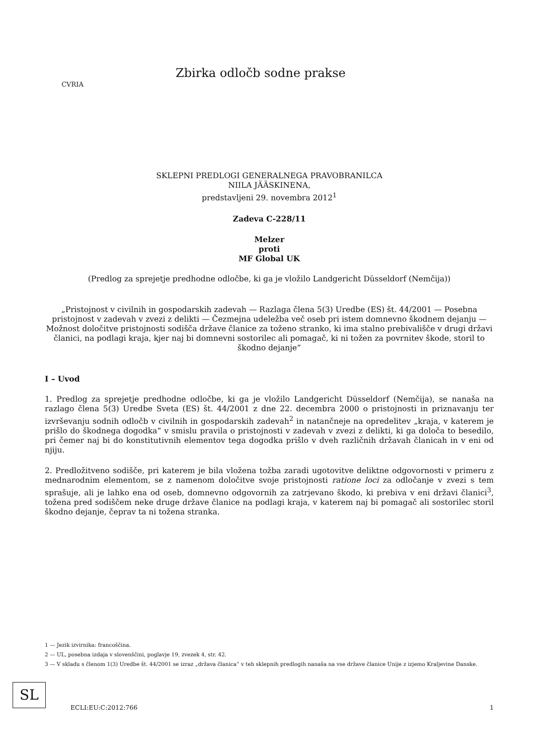CVRIA
Zbirka odločb sodne prakse
SKLEPNI PREDLOGI GENERALNEGA PRAVOBRANILCA
NIILA JÄÄSKINENA,
predstavljeni 29. novembra 2012<sup>1</sup>
Zadeva C-228/11
Melzer
proti
MF Global UK
(Predlog za sprejetje predhodne odločbe, ki ga je vložilo Landgericht Düsseldorf (Nemčija))
„Pristojnost v civilnih in gospodarskih zadevah — Razlaga člena 5(3) Uredbe (ES) št. 44/2001 — Posebna pristojnost v zadevah v zvezi z delikti — Čezmejna udeležba več oseb pri istem domnevno škodnem dejanju — Možnost določitve pristojnosti sodišča države članice za toženo stranko, ki ima stalno prebivališče v drugi državi članici, na podlagi kraja, kjer naj bi domnevni sostorilec ali pomagač, ki ni tožen za povrnitev škode, storil to škodno dejanje“
I – Uvod
1. Predlog za sprejetje predhodne odločbe, ki ga je vložilo Landgericht Düsseldorf (Nemčija), se nanaša na razlago člena 5(3) Uredbe Sveta (ES) št. 44/2001 z dne 22. decembra 2000 o pristojnosti in priznavanju ter izvrševanju sodnih odločb v civilnih in gospodarskih zadevah<sup>2</sup> in natančneje na opredelitev „kraja, v katerem je prišlo do škodnega dogodka“ v smislu pravila o pristojnosti v zadevah v zvezi z delikti, ki ga določa to besedilo, pri čemer naj bi do konstitutivnih elementov tega dogodka prišlo v dveh različnih državah članicah in v eni od njiju.
2. Predložitveno sodišče, pri katerem je bila vložena tožba zaradi ugotovitve deliktne odgovornosti v primeru z mednarodnim elementom, se z namenom določitve svoje pristojnosti ratione loci za odločanje v zvezi s tem sprašuje, ali je lahko ena od oseb, domnevno odgovornih za zatrjevano škodo, ki prebiva v eni državi članici<sup>3</sup>, tožena pred sodiščem neke druge države članice na podlagi kraja, v katerem naj bi pomagač ali sostorilec storil škodno dejanje, čeprav ta ni tožena stranka.
1 — Jezik izvirnika: francoščina.
2 — UL, posebna izdaja v slovenščini, poglavje 19, zvezek 4, str. 42.
3 — V skladu s členom 1(3) Uredbe št. 44/2001 se izraz „država članica“ v teh sklepnih predlogih nanaša na vse države članice Unije z izjemo Kraljevine Danske.
SL
ECLI:EU:C:2012:766 1